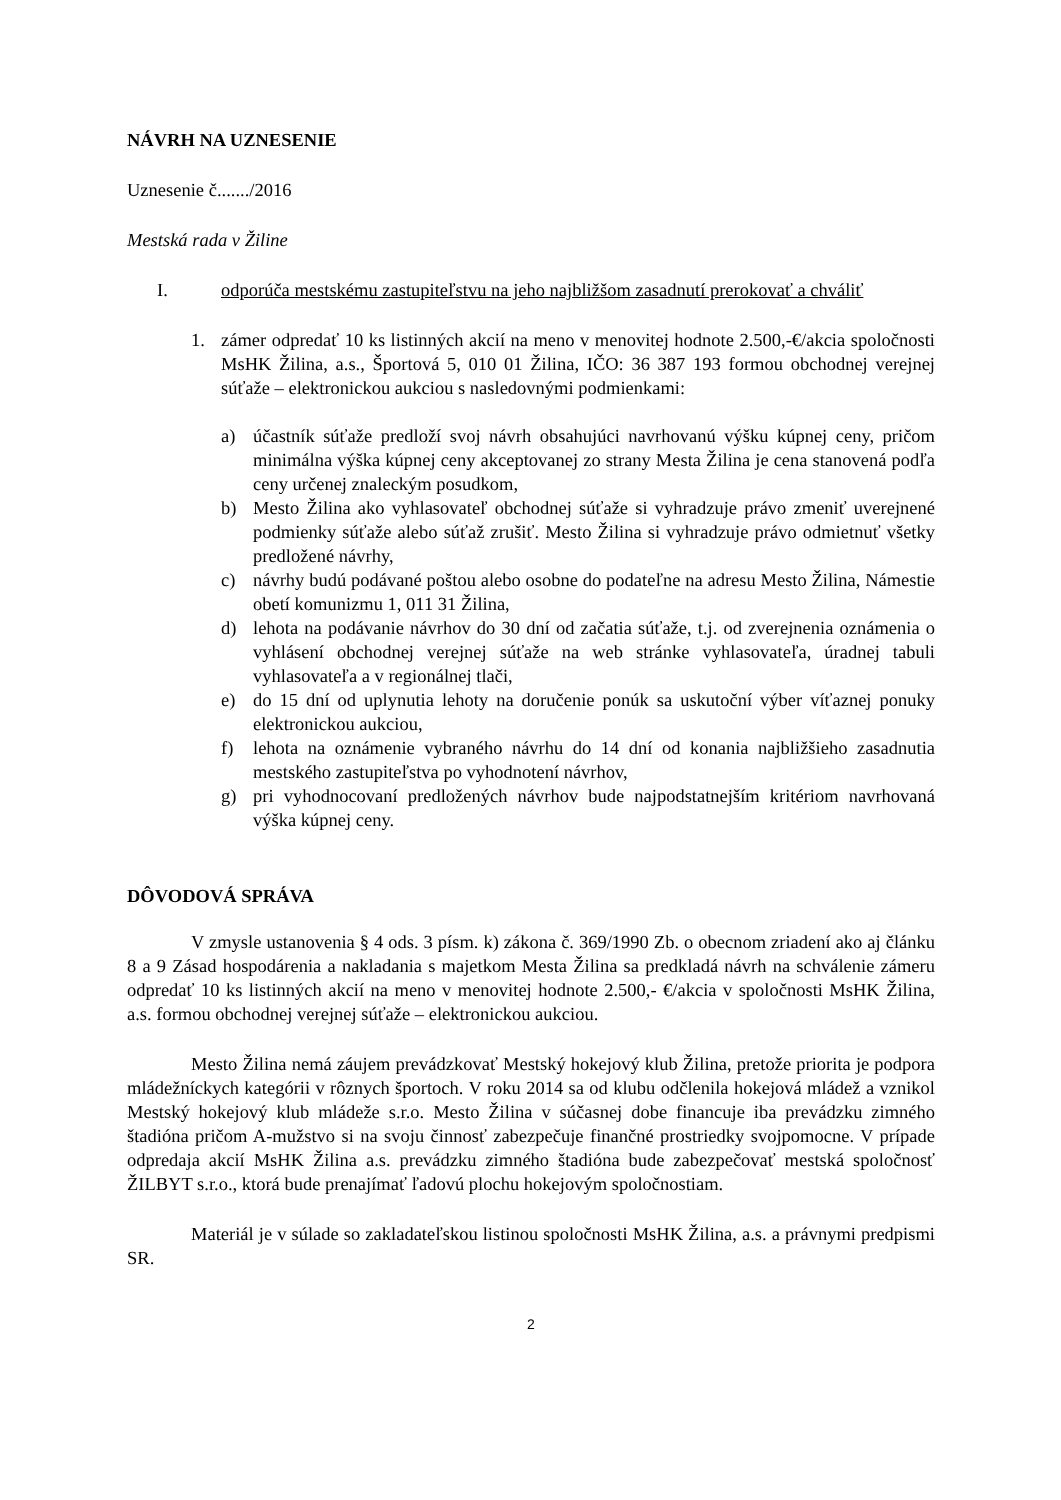NÁVRH NA UZNESENIE
Uznesenie č......./2016
Mestská rada v Žiline
I. odporúča mestskému zastupiteľstvu na jeho najbližšom zasadnutí prerokovať a chváliť
1. zámer odpredať 10 ks listinných akcií na meno v menovitej hodnote 2.500,-€/akcia spoločnosti MsHK Žilina, a.s., Športová 5, 010 01 Žilina, IČO: 36 387 193 formou obchodnej verejnej súťaže – elektronickou aukciou s nasledovnými podmienkami:
a) účastník súťaže predloží svoj návrh obsahujúci navrhovanú výšku kúpnej ceny, pričom minimálna výška kúpnej ceny akceptovanej zo strany Mesta Žilina je cena stanovená podľa ceny určenej znaleckým posudkom,
b) Mesto Žilina ako vyhlasovateľ obchodnej súťaže si vyhradzuje právo zmeniť uverejnené podmienky súťaže alebo súťaž zrušiť. Mesto Žilina si vyhradzuje právo odmietnuť všetky predložené návrhy,
c) návrhy budú podávané poštou alebo osobne do podateľne na adresu Mesto Žilina, Námestie obetí komunizmu 1, 011 31 Žilina,
d) lehota na podávanie návrhov do 30 dní od začatia súťaže, t.j. od zverejnenia oznámenia o vyhlásení obchodnej verejnej súťaže na web stránke vyhlasovateľa, úradnej tabuli vyhlasovateľa a v regionálnej tlači,
e) do 15 dní od uplynutia lehoty na doručenie ponúk sa uskutoční výber víťaznej ponuky elektronickou aukciou,
f) lehota na oznámenie vybraného návrhu do 14 dní od konania najbližšieho zasadnutia mestského zastupiteľstva po vyhodnotení návrhov,
g) pri vyhodnocovaní predložených návrhov bude najpodstatnejším kritériom navrhovaná výška kúpnej ceny.
DÔVODOVÁ SPRÁVA
V zmysle ustanovenia § 4 ods. 3 písm. k) zákona č. 369/1990 Zb. o obecnom zriadení ako aj článku 8 a 9 Zásad hospodárenia a nakladania s majetkom Mesta Žilina sa predkladá návrh na schválenie zámeru odpredať 10 ks listinných akcií na meno v menovitej hodnote 2.500,- €/akcia v spoločnosti MsHK Žilina, a.s. formou obchodnej verejnej súťaže – elektronickou aukciou.
Mesto Žilina nemá záujem prevádzkovať Mestský hokejový klub Žilina, pretože priorita je podpora mládežníckych kategórii v rôznych športoch. V roku 2014 sa od klubu odčlenila hokejová mládež a vznikol Mestský hokejový klub mládeže s.r.o. Mesto Žilina v súčasnej dobe financuje iba prevádzku zimného štadióna pričom A-mužstvo si na svoju činnosť zabezpečuje finančné prostriedky svojpomocne. V prípade odpredaja akcií MsHK Žilina a.s. prevádzku zimného štadióna bude zabezpečovať mestská spoločnosť ŽILBYT s.r.o., ktorá bude prenajímať ľadovú plochu hokejovým spoločnostiam.
Materiál je v súlade so zakladateľskou listinou spoločnosti MsHK Žilina, a.s. a právnymi predpismi SR.
2